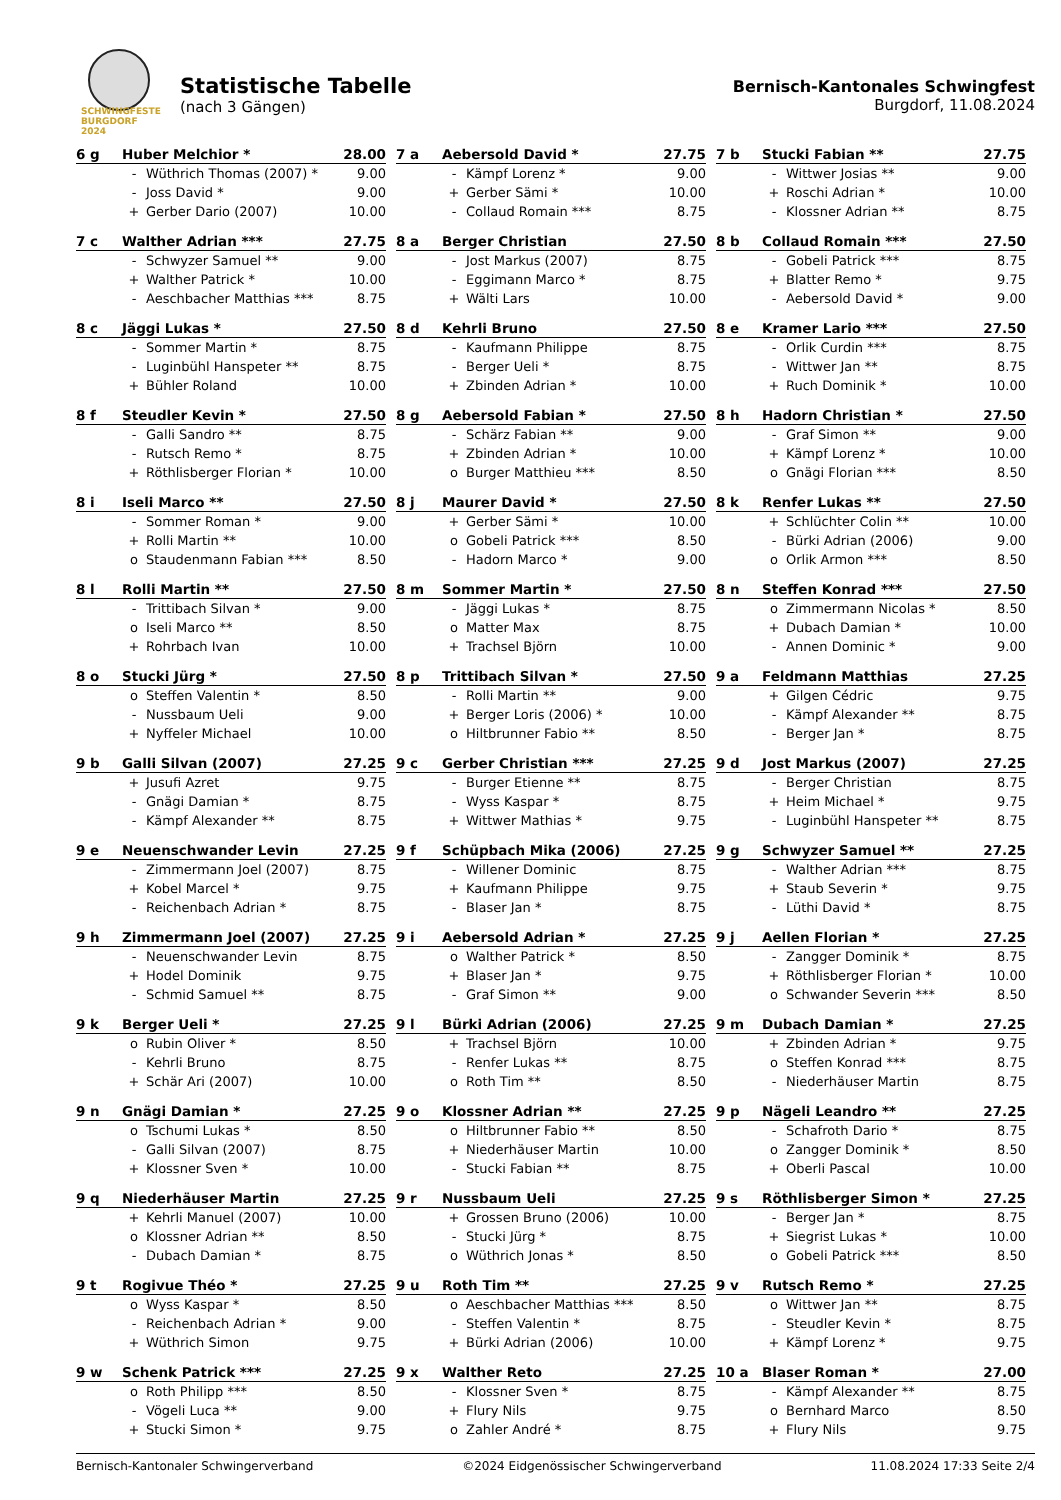SCHWINGFESTE
BURGDORF 2024
Statistische Tabelle
(nach 3 Gängen)
Bernisch-Kantonales Schwingfest
Burgdorf, 11.08.2024
| 6 g | Huber Melchior * | | 28.00 |
| | - | Wüthrich Thomas (2007) * | 9.00 |
| | - | Joss David * | 9.00 |
| | + | Gerber Dario (2007) | 10.00 |
| 7 a | Aebersold David * | | 27.75 |
| | - | Kämpf Lorenz * | 9.00 |
| | + | Gerber Sämi * | 10.00 |
| | - | Collaud Romain *** | 8.75 |
| 7 b | Stucki Fabian ** | | 27.75 |
| | - | Wittwer Josias ** | 9.00 |
| | + | Roschi Adrian * | 10.00 |
| | - | Klossner Adrian ** | 8.75 |
| 7 c | Walther Adrian *** | | 27.75 |
| | - | Schwyzer Samuel ** | 9.00 |
| | + | Walther Patrick * | 10.00 |
| | - | Aeschbacher Matthias *** | 8.75 |
| 8 a | Berger Christian | | 27.50 |
| | - | Jost Markus (2007) | 8.75 |
| | - | Eggimann Marco * | 8.75 |
| | + | Wälti Lars | 10.00 |
| 8 b | Collaud Romain *** | | 27.50 |
| | - | Gobeli Patrick *** | 8.75 |
| | + | Blatter Remo * | 9.75 |
| | - | Aebersold David * | 9.00 |
| 8 c | Jäggi Lukas * | | 27.50 |
| | - | Sommer Martin * | 8.75 |
| | - | Luginbühl Hanspeter ** | 8.75 |
| | + | Bühler Roland | 10.00 |
| 8 d | Kehrli Bruno | | 27.50 |
| | - | Kaufmann Philippe | 8.75 |
| | - | Berger Ueli * | 8.75 |
| | + | Zbinden Adrian * | 10.00 |
| 8 e | Kramer Lario *** | | 27.50 |
| | - | Orlik Curdin *** | 8.75 |
| | - | Wittwer Jan ** | 8.75 |
| | + | Ruch Dominik * | 10.00 |
| 8 f | Steudler Kevin * | | 27.50 |
| | - | Galli Sandro ** | 8.75 |
| | - | Rutsch Remo * | 8.75 |
| | + | Röthlisberger Florian * | 10.00 |
| 8 g | Aebersold Fabian * | | 27.50 |
| | - | Schärz Fabian ** | 9.00 |
| | + | Zbinden Adrian * | 10.00 |
| | o | Burger Matthieu *** | 8.50 |
| 8 h | Hadorn Christian * | | 27.50 |
| | - | Graf Simon ** | 9.00 |
| | + | Kämpf Lorenz * | 10.00 |
| | o | Gnägi Florian *** | 8.50 |
| 8 i | Iseli Marco ** | | 27.50 |
| | - | Sommer Roman * | 9.00 |
| | + | Rolli Martin ** | 10.00 |
| | o | Staudenmann Fabian *** | 8.50 |
| 8 j | Maurer David * | | 27.50 |
| | + | Gerber Sämi * | 10.00 |
| | o | Gobeli Patrick *** | 8.50 |
| | - | Hadorn Marco * | 9.00 |
| 8 k | Renfer Lukas ** | | 27.50 |
| | + | Schlüchter Colin ** | 10.00 |
| | - | Bürki Adrian (2006) | 9.00 |
| | o | Orlik Armon *** | 8.50 |
| 8 l | Rolli Martin ** | | 27.50 |
| | - | Trittibach Silvan * | 9.00 |
| | o | Iseli Marco ** | 8.50 |
| | + | Rohrbach Ivan | 10.00 |
| 8 m | Sommer Martin * | | 27.50 |
| | - | Jäggi Lukas * | 8.75 |
| | o | Matter Max | 8.75 |
| | + | Trachsel Björn | 10.00 |
| 8 n | Steffen Konrad *** | | 27.50 |
| | o | Zimmermann Nicolas * | 8.50 |
| | + | Dubach Damian * | 10.00 |
| | - | Annen Dominic * | 9.00 |
| 8 o | Stucki Jürg * | | 27.50 |
| | o | Steffen Valentin * | 8.50 |
| | - | Nussbaum Ueli | 9.00 |
| | + | Nyffeler Michael | 10.00 |
| 8 p | Trittibach Silvan * | | 27.50 |
| | - | Rolli Martin ** | 9.00 |
| | + | Berger Loris (2006) * | 10.00 |
| | o | Hiltbrunner Fabio ** | 8.50 |
| 9 a | Feldmann Matthias | | 27.25 |
| | + | Gilgen Cédric | 9.75 |
| | - | Kämpf Alexander ** | 8.75 |
| | - | Berger Jan * | 8.75 |
| 9 b | Galli Silvan (2007) | | 27.25 |
| | + | Jusufi Azret | 9.75 |
| | - | Gnägi Damian * | 8.75 |
| | - | Kämpf Alexander ** | 8.75 |
| 9 c | Gerber Christian *** | | 27.25 |
| | - | Burger Etienne ** | 8.75 |
| | - | Wyss Kaspar * | 8.75 |
| | + | Wittwer Mathias * | 9.75 |
| 9 d | Jost Markus (2007) | | 27.25 |
| | - | Berger Christian | 8.75 |
| | + | Heim Michael * | 9.75 |
| | - | Luginbühl Hanspeter ** | 8.75 |
| 9 e | Neuenschwander Levin | | 27.25 |
| | - | Zimmermann Joel (2007) | 8.75 |
| | + | Kobel Marcel * | 9.75 |
| | - | Reichenbach Adrian * | 8.75 |
| 9 f | Schüpbach Mika (2006) | | 27.25 |
| | - | Willener Dominic | 8.75 |
| | + | Kaufmann Philippe | 9.75 |
| | - | Blaser Jan * | 8.75 |
| 9 g | Schwyzer Samuel ** | | 27.25 |
| | - | Walther Adrian *** | 8.75 |
| | + | Staub Severin * | 9.75 |
| | - | Lüthi David * | 8.75 |
| 9 h | Zimmermann Joel (2007) | | 27.25 |
| | - | Neuenschwander Levin | 8.75 |
| | + | Hodel Dominik | 9.75 |
| | - | Schmid Samuel ** | 8.75 |
| 9 i | Aebersold Adrian * | | 27.25 |
| | o | Walther Patrick * | 8.50 |
| | + | Blaser Jan * | 9.75 |
| | - | Graf Simon ** | 9.00 |
| 9 j | Aellen Florian * | | 27.25 |
| | - | Zangger Dominik * | 8.75 |
| | + | Röthlisberger Florian * | 10.00 |
| | o | Schwander Severin *** | 8.50 |
| 9 k | Berger Ueli * | | 27.25 |
| | o | Rubin Oliver * | 8.50 |
| | - | Kehrli Bruno | 8.75 |
| | + | Schär Ari (2007) | 10.00 |
| 9 l | Bürki Adrian (2006) | | 27.25 |
| | + | Trachsel Björn | 10.00 |
| | - | Renfer Lukas ** | 8.75 |
| | o | Roth Tim ** | 8.50 |
| 9 m | Dubach Damian * | | 27.25 |
| | + | Zbinden Adrian * | 9.75 |
| | o | Steffen Konrad *** | 8.75 |
| | - | Niederhäuser Martin | 8.75 |
| 9 n | Gnägi Damian * | | 27.25 |
| | o | Tschumi Lukas * | 8.50 |
| | - | Galli Silvan (2007) | 8.75 |
| | + | Klossner Sven * | 10.00 |
| 9 o | Klossner Adrian ** | | 27.25 |
| | o | Hiltbrunner Fabio ** | 8.50 |
| | + | Niederhäuser Martin | 10.00 |
| | - | Stucki Fabian ** | 8.75 |
| 9 p | Nägeli Leandro ** | | 27.25 |
| | - | Schafroth Dario * | 8.75 |
| | o | Zangger Dominik * | 8.50 |
| | + | Oberli Pascal | 10.00 |
| 9 q | Niederhäuser Martin | | 27.25 |
| | + | Kehrli Manuel (2007) | 10.00 |
| | o | Klossner Adrian ** | 8.50 |
| | - | Dubach Damian * | 8.75 |
| 9 r | Nussbaum Ueli | | 27.25 |
| | + | Grossen Bruno (2006) | 10.00 |
| | - | Stucki Jürg * | 8.75 |
| | o | Wüthrich Jonas * | 8.50 |
| 9 s | Röthlisberger Simon * | | 27.25 |
| | - | Berger Jan * | 8.75 |
| | + | Siegrist Lukas * | 10.00 |
| | o | Gobeli Patrick *** | 8.50 |
| 9 t | Rogivue Théo * | | 27.25 |
| | o | Wyss Kaspar * | 8.50 |
| | - | Reichenbach Adrian * | 9.00 |
| | + | Wüthrich Simon | 9.75 |
| 9 u | Roth Tim ** | | 27.25 |
| | o | Aeschbacher Matthias *** | 8.50 |
| | - | Steffen Valentin * | 8.75 |
| | + | Bürki Adrian (2006) | 10.00 |
| 9 v | Rutsch Remo * | | 27.25 |
| | o | Wittwer Jan ** | 8.75 |
| | - | Steudler Kevin * | 8.75 |
| | + | Kämpf Lorenz * | 9.75 |
| 9 w | Schenk Patrick *** | | 27.25 |
| | o | Roth Philipp *** | 8.50 |
| | - | Vögeli Luca ** | 9.00 |
| | + | Stucki Simon * | 9.75 |
| 9 x | Walther Reto | | 27.25 |
| | - | Klossner Sven * | 8.75 |
| | + | Flury Nils | 9.75 |
| | o | Zahler André * | 8.75 |
| 10 a | Blaser Roman * | | 27.00 |
| | - | Kämpf Alexander ** | 8.75 |
| | o | Bernhard Marco | 8.50 |
| | + | Flury Nils | 9.75 |
Bernisch-Kantonaler Schwingerverband ©2024 Eidgenössischer Schwingerverband 11.08.2024 17:33 Seite 2/4